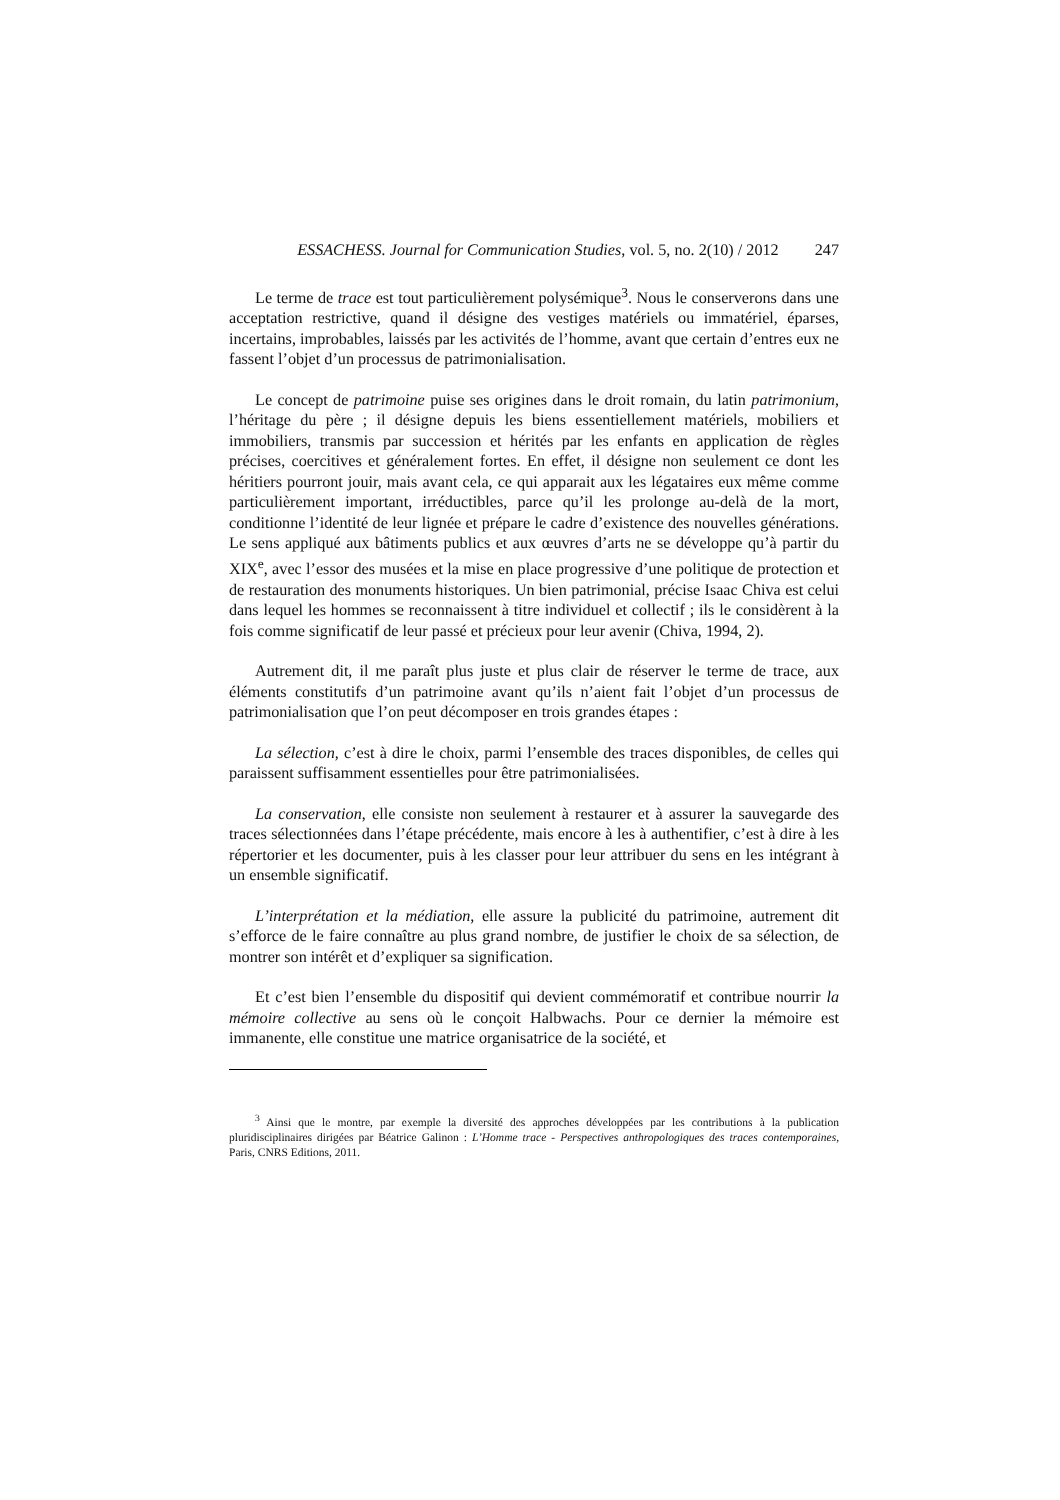ESSACHESS. Journal for Communication Studies, vol. 5, no. 2(10) / 2012 247
Le terme de trace est tout particulièrement polysémique<sup>3</sup>. Nous le conserverons dans une acceptation restrictive, quand il désigne des vestiges matériels ou immatériel, éparses, incertains, improbables, laissés par les activités de l’homme, avant que certain d’entres eux ne fassent l’objet d’un processus de patrimonialisation.
Le concept de patrimoine puise ses origines dans le droit romain, du latin patrimonium, l’héritage du père ; il désigne depuis les biens essentiellement matériels, mobiliers et immobiliers, transmis par succession et hérités par les enfants en application de règles précises, coercitives et généralement fortes. En effet, il désigne non seulement ce dont les héritiers pourront jouir, mais avant cela, ce qui apparait aux les légataires eux même comme particulièrement important, irréductibles, parce qu’il les prolonge au-delà de la mort, conditionne l’identité de leur lignée et prépare le cadre d’existence des nouvelles générations. Le sens appliqué aux bâtiments publics et aux œuvres d’arts ne se développe qu’à partir du XIX<sup>e</sup>, avec l’essor des musées et la mise en place progressive d’une politique de protection et de restauration des monuments historiques. Un bien patrimonial, précise Isaac Chiva est celui dans lequel les hommes se reconnaissent à titre individuel et collectif ; ils le considèrent à la fois comme significatif de leur passé et précieux pour leur avenir (Chiva, 1994, 2).
Autrement dit, il me paraît plus juste et plus clair de réserver le terme de trace, aux éléments constitutifs d’un patrimoine avant qu’ils n’aient fait l’objet d’un processus de patrimonialisation que l’on peut décomposer en trois grandes étapes :
La sélection, c’est à dire le choix, parmi l’ensemble des traces disponibles, de celles qui paraissent suffisamment essentielles pour être patrimonialisées.
La conservation, elle consiste non seulement à restaurer et à assurer la sauvegarde des traces sélectionnées dans l’étape précédente, mais encore à les à authentifier, c’est à dire à les répertorier et les documenter, puis à les classer pour leur attribuer du sens en les intégrant à un ensemble significatif.
L’interprétation et la médiation, elle assure la publicité du patrimoine, autrement dit s’efforce de le faire connaître au plus grand nombre, de justifier le choix de sa sélection, de montrer son intérêt et d’expliquer sa signification.
Et c’est bien l’ensemble du dispositif qui devient commémoratif et contribue nourrir la mémoire collective au sens où le conçoit Halbwachs. Pour ce dernier la mémoire est immanente, elle constitue une matrice organisatrice de la société, et
<sup>3</sup> Ainsi que le montre, par exemple la diversité des approches développées par les contributions à la publication pluridisciplinaires dirigées par Béatrice Galinon : L’Homme trace - Perspectives anthropologiques des traces contemporaines, Paris, CNRS Editions, 2011.